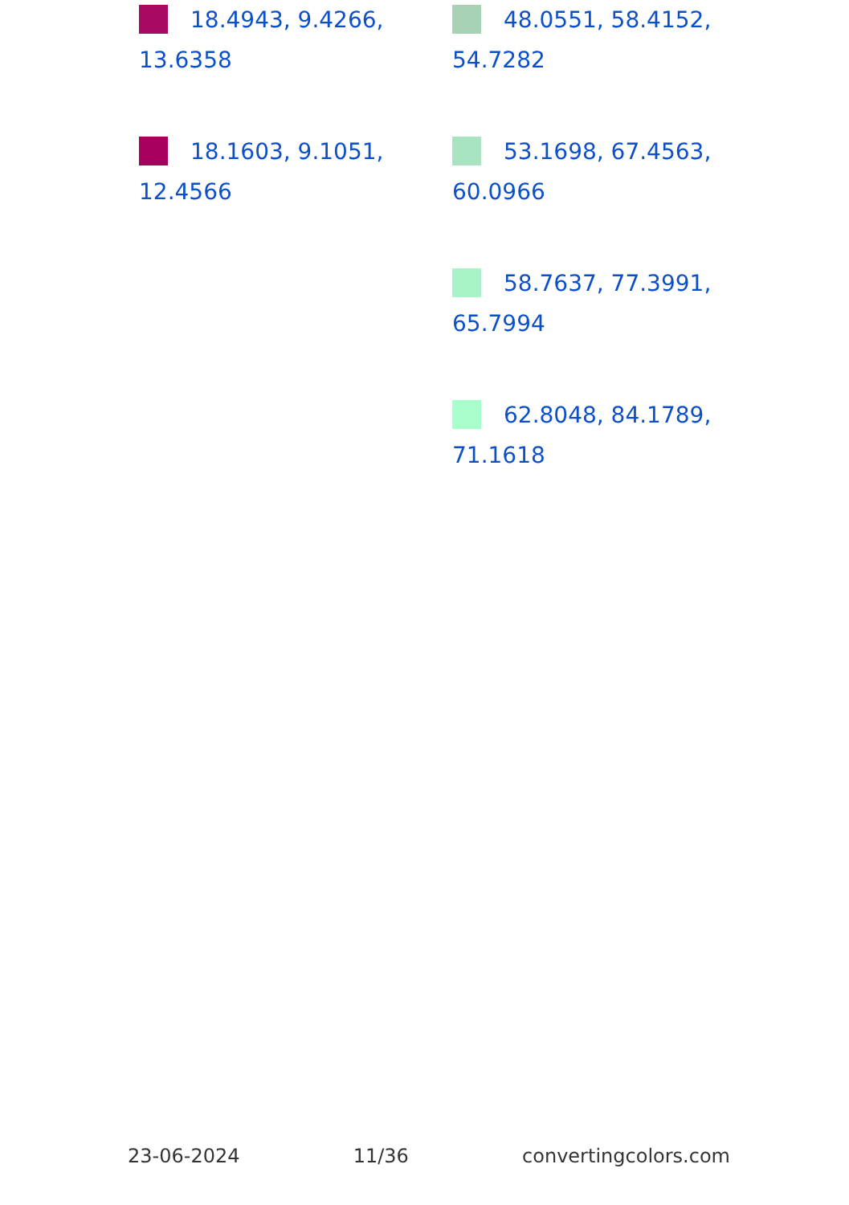18.4943, 9.4266, 13.6358
18.1603, 9.1051, 12.4566
48.0551, 58.4152, 54.7282
53.1698, 67.4563, 60.0966
58.7637, 77.3991, 65.7994
62.8048, 84.1789, 71.1618
23-06-2024 11/36 convertingcolors.com